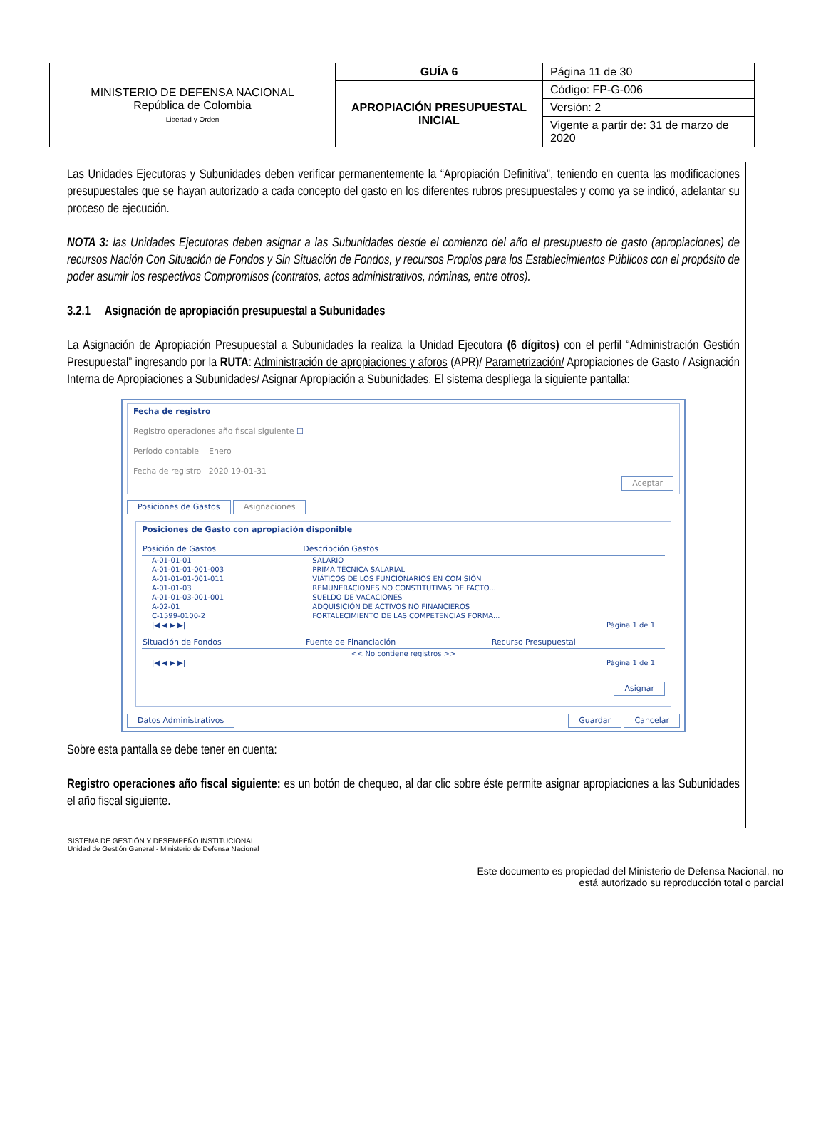| MINISTERIO DE DEFENSA NACIONAL República de Colombia Libertad y Orden | GUÍA 6 | Página 11 de 30 |
| | APROPIACIÓN PRESUPUESTAL INICIAL | Código: FP-G-006 |
| | | Versión: 2 |
| | | Vigente a partir de: 31 de marzo de 2020 |
Las Unidades Ejecutoras y Subunidades deben verificar permanentemente la “Apropiación Definitiva”, teniendo en cuenta las modificaciones presupuestales que se hayan autorizado a cada concepto del gasto en los diferentes rubros presupuestales y como ya se indicó, adelantar su proceso de ejecución.
NOTA 3: las Unidades Ejecutoras deben asignar a las Subunidades desde el comienzo del año el presupuesto de gasto (apropiaciones) de recursos Nación Con Situación de Fondos y Sin Situación de Fondos, y recursos Propios para los Establecimientos Públicos con el propósito de poder asumir los respectivos Compromisos (contratos, actos administrativos, nóminas, entre otros).
3.2.1 Asignación de apropiación presupuestal a Subunidades
La Asignación de Apropiación Presupuestal a Subunidades la realiza la Unidad Ejecutora (6 dígitos) con el perfil “Administración Gestión Presupuestal” ingresando por la RUTA: Administración de apropiaciones y aforos (APR)/ Parametrización/ Apropiaciones de Gasto / Asignación Interna de Apropiaciones a Subunidades/ Asignar Apropiación a Subunidades. El sistema despliega la siguiente pantalla:
Fecha de registro
Registro operaciones año fiscal siguiente ☐
Período contable Enero
Fecha de registro 2020 19-01-31
Aceptar
Posiciones de Gastos Asignaciones
Posiciones de Gasto con apropiación disponible
| Posición de Gastos | Descripción Gastos |
| --- | --- |
| A-01-01-01 | SALARIO |
| A-01-01-01-001-003 | PRIMA TÉCNICA SALARIAL |
| A-01-01-01-001-011 | VIÁTICOS DE LOS FUNCIONARIOS EN COMISIÓN |
| A-01-01-03 | REMUNERACIONES NO CONSTITUTIVAS DE FACTO... |
| A-01-01-03-001-001 | SUELDO DE VACACIONES |
| A-02-01 | ADQUISICIÓN DE ACTIVOS NO FINANCIEROS |
| C-1599-0100-2 | FORTALECIMIENTO DE LAS COMPETENCIAS FORMA... |
| /◀ ◀ ▶ ▶/ | Página 1 de 1 |
| Situación de Fondos | Fuente de Financiación | Recurso Presupuestal |
| --- | --- | --- |
| << No contiene registros >> | | |
| /◀ ◀ ▶ ▶/ | | Página 1 de 1 |
Asignar
Datos Administrativos Guardar Cancelar
Sobre esta pantalla se debe tener en cuenta:
Registro operaciones año fiscal siguiente: es un botón de chequeo, al dar clic sobre éste permite asignar apropiaciones a las Subunidades el año fiscal siguiente.
SISTEMA DE GESTIÓN Y DESEMPEÑO INSTITUCIONAL
Unidad de Gestión General - Ministerio de Defensa Nacional
Este documento es propiedad del Ministerio de Defensa Nacional, no
está autorizado su reproducción total o parcial